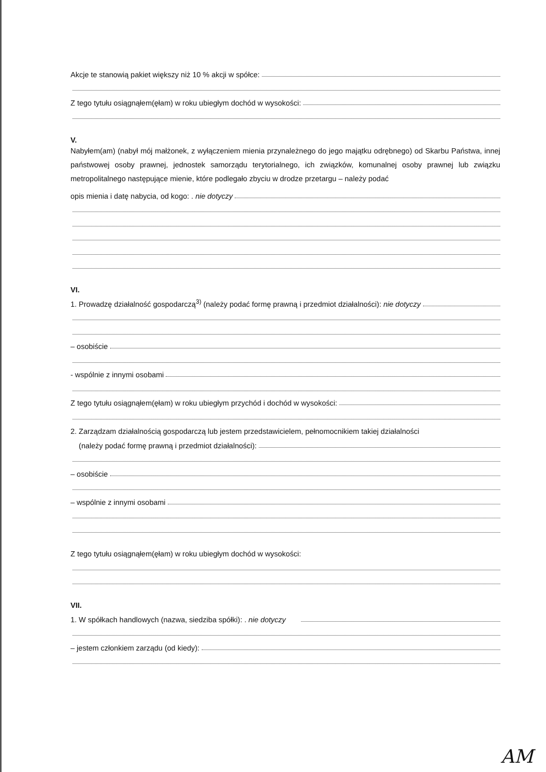Akcje te stanowią pakiet większy niż 10 % akcji w spółce:
Z tego tytułu osiągnąłem(ęłam) w roku ubiegłym dochód w wysokości:
V.
Nabyłem(am) (nabył mój małżonek, z wyłączeniem mienia przynależnego do jego majątku odrębnego) od Skarbu Państwa, innej państwowej osoby prawnej, jednostek samorządu terytorialnego, ich związków, komunalnej osoby prawnej lub związku metropolitalnego następujące mienie, które podlegało zbyciu w drodze przetargu – należy podać
opis mienia i datę nabycia, od kogo: . nie dotyczy
VI.
1. Prowadzę działalność gospodarczą<sup>3)</sup> (należy podać formę prawną i przedmiot działalności): nie dotyczy
– osobiście
- wspólnie z innymi osobami
Z tego tytułu osiągnąłem(ęłam) w roku ubiegłym przychód i dochód w wysokości:
2. Zarządzam działalnością gospodarczą lub jestem przedstawicielem, pełnomocnikiem takiej działalności
(należy podać formę prawną i przedmiot działalności):
– osobiście
– wspólnie z innymi osobami
Z tego tytułu osiągnąłem(ęłam) w roku ubiegłym dochód w wysokości:
VII.
1. W spółkach handlowych (nazwa, siedziba spółki): . nie dotyczy
– jestem członkiem zarządu (od kiedy):
AM